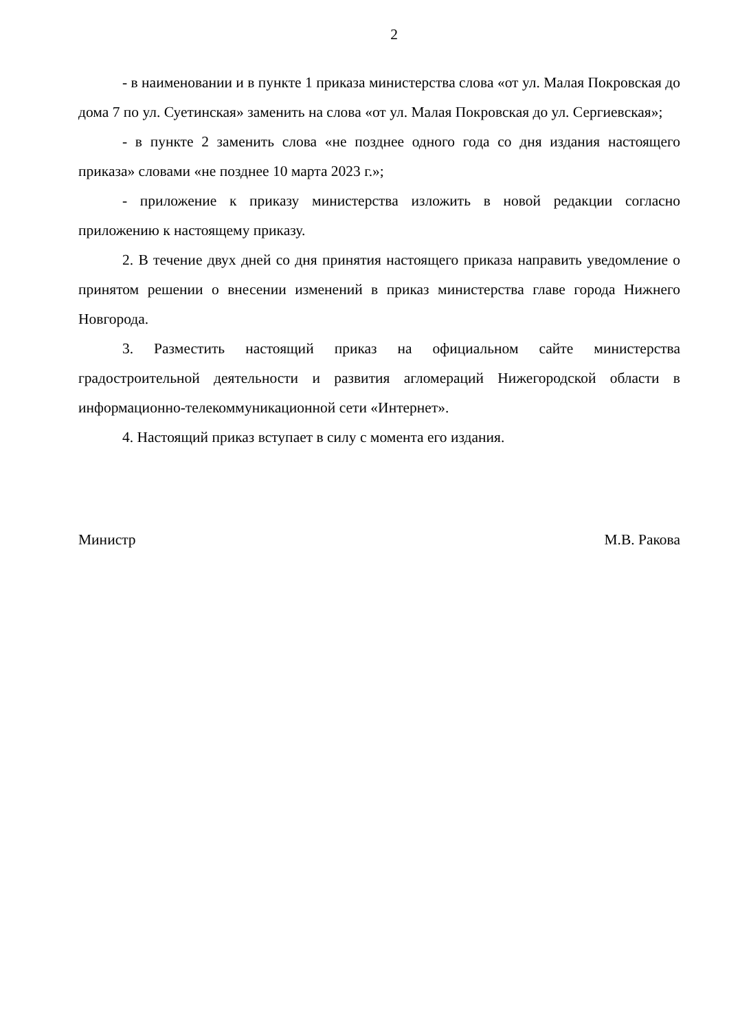2
- в наименовании и в пункте 1 приказа министерства слова «от ул. Малая Покровская до дома 7 по ул. Суетинская» заменить на слова «от ул. Малая Покровская до ул. Сергиевская»;
- в пункте 2 заменить слова «не позднее одного года со дня издания настоящего приказа» словами «не позднее 10 марта 2023 г.»;
- приложение к приказу министерства изложить в новой редакции согласно приложению к настоящему приказу.
2. В течение двух дней со дня принятия настоящего приказа направить уведомление о принятом решении о внесении изменений в приказ министерства главе города Нижнего Новгорода.
3. Разместить настоящий приказ на официальном сайте министерства градостроительной деятельности и развития агломераций Нижегородской области в информационно-телекоммуникационной сети «Интернет».
4. Настоящий приказ вступает в силу с момента его издания.
Министр М.В. Ракова